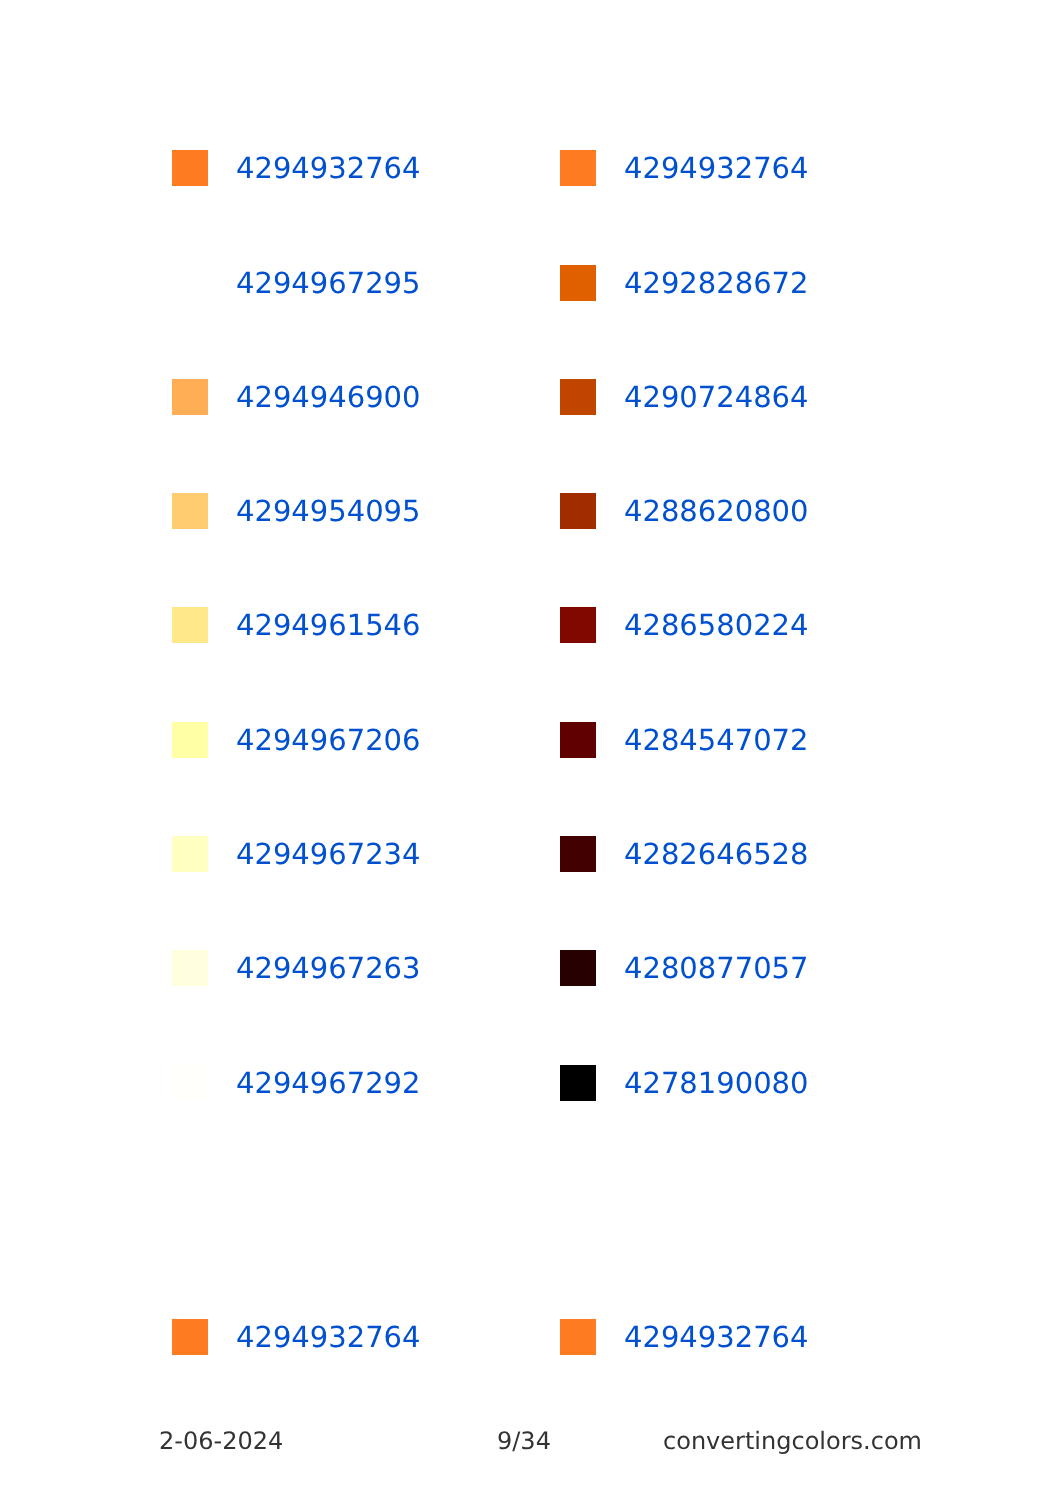4294932764 4294932764
4294967295 4292828672
4294946900 4290724864
4294954095 4288620800
4294961546 4286580224
4294967206 4284547072
4294967234 4282646528
4294967263 4280877057
4294967292 4278190080
4294932764 4294932764
2-06-2024 9/34 convertingcolors.com